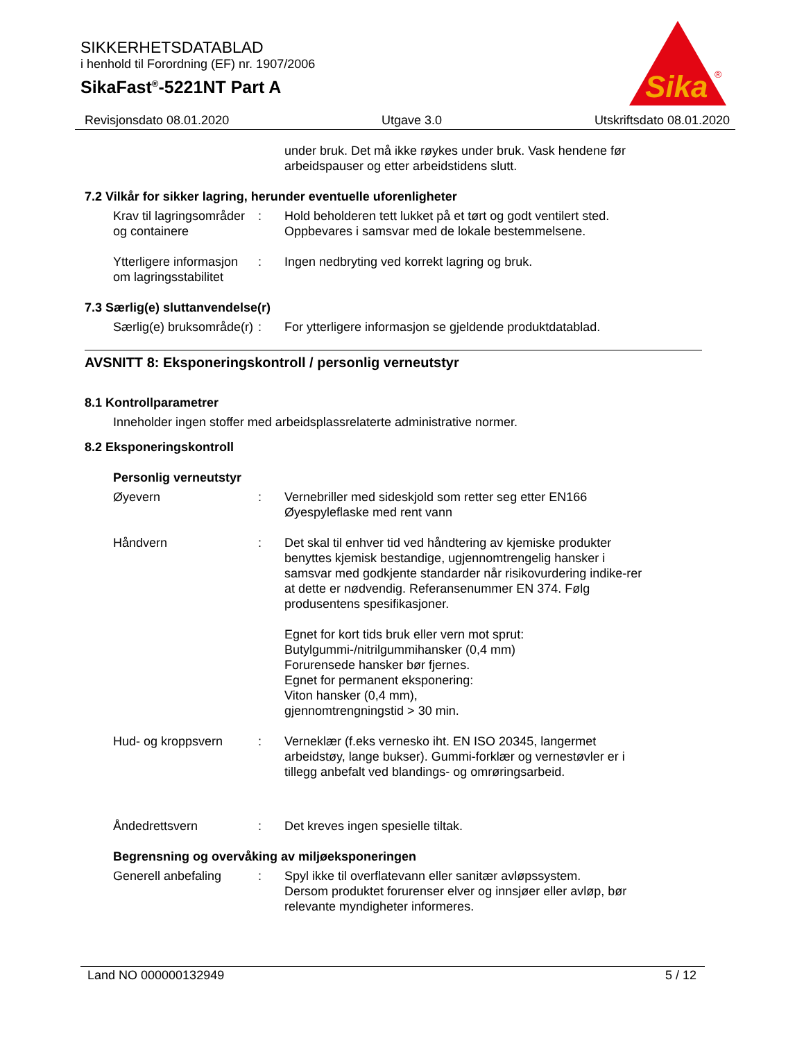SIKKERHETSDATABLAD
i henhold til Forordning (EF) nr. 1907/2006
SikaFast<sup>®</sup>-5221NT Part A
Sika
®
Revisjonsdato 08.01.2020 Utgave 3.0 Utskriftsdato 08.01.2020
under bruk. Det må ikke røykes under bruk. Vask hendene før arbeidspauser og etter arbeidstidens slutt.
7.2 Vilkår for sikker lagring, herunder eventuelle uforenligheter
Krav til lagringsområder og containere
: Hold beholderen tett lukket på et tørt og godt ventilert sted. Oppbevares i samsvar med de lokale bestemmelsene.
Ytterligere informasjon om lagringsstabilitet
: Ingen nedbryting ved korrekt lagring og bruk.
7.3 Særlig(e) sluttanvendelse(r)
Særlig(e) bruksområde(r)
: For ytterligere informasjon se gjeldende produktdatablad.
AVSNITT 8: Eksponeringskontroll / personlig verneutstyr
8.1 Kontrollparametrer
Inneholder ingen stoffer med arbeidsplassrelaterte administrative normer.
8.2 Eksponeringskontroll
Personlig verneutstyr
Øyevern : Vernebriller med sideskjold som retter seg etter EN166
Øyespyleflaske med rent vann
Håndvern : Det skal til enhver tid ved håndtering av kjemiske produkter benyttes kjemisk bestandige, ugjennomtrengelig hansker i samsvar med godkjente standarder når risikovurdering indike-rer at dette er nødvendig. Referansenummer EN 374. Følg produsentens spesifikasjoner.
Egnet for kort tids bruk eller vern mot sprut:
Butylgummi-/nitrilgummihansker (0,4 mm)
Forurensede hansker bør fjernes.
Egnet for permanent eksponering:
Viton hansker (0,4 mm),
gjennomtrengningstid > 30 min.
Hud- og kroppsvern : Verneklær (f.eks vernesko iht. EN ISO 20345, langermet arbeidstøy, lange bukser). Gummi-forklær og vernestøvler er i tillegg anbefalt ved blandings- og omrøringsarbeid.
Åndedrettsvern : Det kreves ingen spesielle tiltak.
Begrensning og overvåking av miljøeksponeringen
Generell anbefaling : Spyl ikke til overflatevann eller sanitær avløpssystem.
Dersom produktet forurenser elver og innsjøer eller avløp, bør relevante myndigheter informeres.
Land NO 000000132949 5 / 12